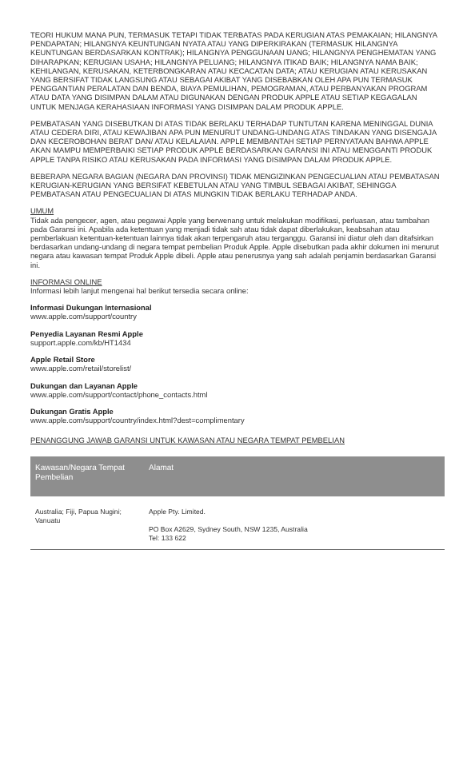TEORI HUKUM MANA PUN, TERMASUK TETAPI TIDAK TERBATAS PADA KERUGIAN ATAS PEMAKAIAN; HILANGNYA PENDAPATAN; HILANGNYA KEUNTUNGAN NYATA ATAU YANG DIPERKIRAKAN (TERMASUK HILANGNYA KEUNTUNGAN BERDASARKAN KONTRAK); HILANGNYA PENGGUNAAN UANG; HILANGNYA PENGHEMATAN YANG DIHARAPKAN; KERUGIAN USAHA; HILANGNYA PELUANG; HILANGNYA ITIKAD BAIK; HILANGNYA NAMA BAIK; KEHILANGAN, KERUSAKAN, KETERBONGKARAN ATAU KECACATAN DATA; ATAU KERUGIAN ATAU KERUSAKAN YANG BERSIFAT TIDAK LANGSUNG ATAU SEBAGAI AKIBAT YANG DISEBABKAN OLEH APA PUN TERMASUK PENGGANTIAN PERALATAN DAN BENDA, BIAYA PEMULIHAN, PEMOGRAMAN, ATAU PERBANYAKAN PROGRAM ATAU DATA YANG DISIMPAN DALAM ATAU DIGUNAKAN DENGAN PRODUK APPLE ATAU SETIAP KEGAGALAN UNTUK MENJAGA KERAHASIAAN INFORMASI YANG DISIMPAN DALAM PRODUK APPLE.
PEMBATASAN YANG DISEBUTKAN DI ATAS TIDAK BERLAKU TERHADAP TUNTUTAN KARENA MENINGGAL DUNIA ATAU CEDERA DIRI, ATAU KEWAJIBAN APA PUN MENURUT UNDANG-UNDANG ATAS TINDAKAN YANG DISENGAJA DAN KECEROBOHAN BERAT DAN/ ATAU KELALAIAN. APPLE MEMBANTAH SETIAP PERNYATAAN BAHWA APPLE AKAN MAMPU MEMPERBAIKI SETIAP PRODUK APPLE BERDASARKAN GARANSI INI ATAU MENGGANTI PRODUK APPLE TANPA RISIKO ATAU KERUSAKAN PADA INFORMASI YANG DISIMPAN DALAM PRODUK APPLE.
BEBERAPA NEGARA BAGIAN (NEGARA DAN PROVINSI) TIDAK MENGIZINKAN PENGECUALIAN ATAU PEMBATASAN KERUGIAN-KERUGIAN YANG BERSIFAT KEBETULAN ATAU YANG TIMBUL SEBAGAI AKIBAT, SEHINGGA PEMBATASAN ATAU PENGECUALIAN DI ATAS MUNGKIN TIDAK BERLAKU TERHADAP ANDA.
UMUM
Tidak ada pengecer, agen, atau pegawai Apple yang berwenang untuk melakukan modifikasi, perluasan, atau tambahan pada Garansi ini. Apabila ada ketentuan yang menjadi tidak sah atau tidak dapat diberlakukan, keabsahan atau pemberlakuan ketentuan-ketentuan lainnya tidak akan terpengaruh atau terganggu. Garansi ini diatur oleh dan ditafsirkan berdasarkan undang-undang di negara tempat pembelian Produk Apple. Apple disebutkan pada akhir dokumen ini menurut negara atau kawasan tempat Produk Apple dibeli. Apple atau penerusnya yang sah adalah penjamin berdasarkan Garansi ini.
INFORMASI ONLINE
Informasi lebih lanjut mengenai hal berikut tersedia secara online:
Informasi Dukungan Internasional
www.apple.com/support/country
Penyedia Layanan Resmi Apple
support.apple.com/kb/HT1434
Apple Retail Store
www.apple.com/retail/storelist/
Dukungan dan Layanan Apple
www.apple.com/support/contact/phone_contacts.html
Dukungan Gratis Apple
www.apple.com/support/country/index.html?dest=complimentary
PENANGGUNG JAWAB GARANSI UNTUK KAWASAN ATAU NEGARA TEMPAT PEMBELIAN
| Kawasan/Negara Tempat Pembelian | Alamat |
| --- | --- |
| Australia; Fiji, Papua Nugini; Vanuatu | Apple Pty. Limited. PO Box A2629, Sydney South, NSW 1235, Australia Tel: 133 622 |